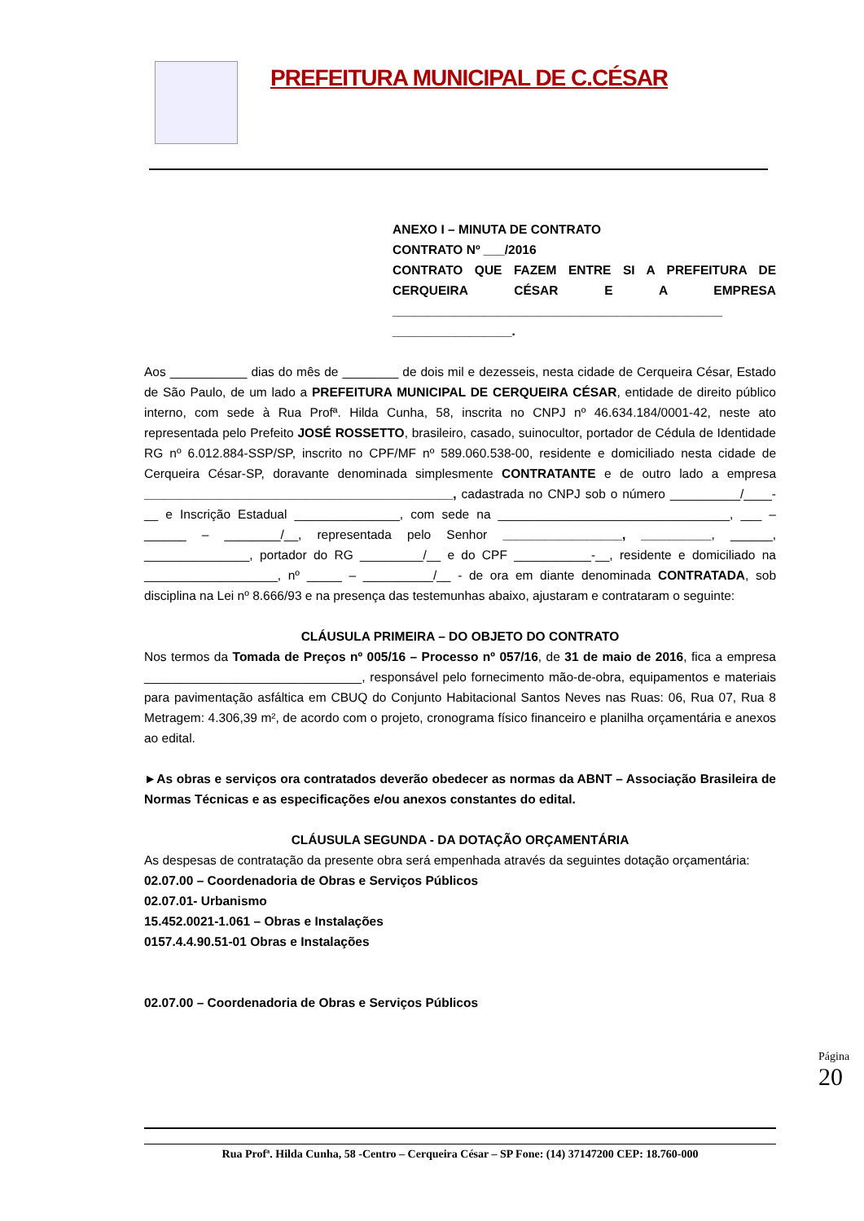PREFEITURA MUNICIPAL DE C.CÉSAR
ANEXO I – MINUTA DE CONTRATO
CONTRATO Nº ___/2016
CONTRATO QUE FAZEM ENTRE SI A PREFEITURA DE CERQUEIRA CÉSAR E A EMPRESA _______________________________________________ _________________.
Aos ___________ dias do mês de ________ de dois mil e dezesseis, nesta cidade de Cerqueira César, Estado de São Paulo, de um lado a PREFEITURA MUNICIPAL DE CERQUEIRA CÉSAR, entidade de direito público interno, com sede à Rua Profª. Hilda Cunha, 58, inscrita no CNPJ nº 46.634.184/0001-42, neste ato representada pelo Prefeito JOSÉ ROSSETTO, brasileiro, casado, suinocultor, portador de Cédula de Identidade RG nº 6.012.884-SSP/SP, inscrito no CPF/MF nº 589.060.538-00, residente e domiciliado nesta cidade de Cerqueira César-SP, doravante denominada simplesmente CONTRATANTE e de outro lado a empresa ____________________________________________, cadastrada no CNPJ sob o número __________/____-__ e Inscrição Estadual _______________, com sede na _________________________________, ___ – ______ – ________/__, representada pelo Senhor _________________, __________, ______, _______________, portador do RG _________/__ e do CPF ___________-__, residente e domiciliado na ___________________, nº _____ – __________/__ - de ora em diante denominada CONTRATADA, sob disciplina na Lei nº 8.666/93 e na presença das testemunhas abaixo, ajustaram e contrataram o seguinte:
CLÁUSULA PRIMEIRA – DO OBJETO DO CONTRATO
Nos termos da Tomada de Preços nº 005/16 – Processo nº 057/16, de 31 de maio de 2016, fica a empresa _______________________________, responsável pelo fornecimento mão-de-obra, equipamentos e materiais para pavimentação asfáltica em CBUQ do Conjunto Habitacional Santos Neves nas Ruas: 06, Rua 07, Rua 8 Metragem: 4.306,39 m², de acordo com o projeto, cronograma físico financeiro e planilha orçamentária e anexos ao edital.
►As obras e serviços ora contratados deverão obedecer as normas da ABNT – Associação Brasileira de Normas Técnicas e as especificações e/ou anexos constantes do edital.
CLÁUSULA SEGUNDA - DA DOTAÇÃO ORÇAMENTÁRIA
As despesas de contratação da presente obra será empenhada através da seguintes dotação orçamentária:
02.07.00 – Coordenadoria de Obras e Serviços Públicos
02.07.01- Urbanismo
15.452.0021-1.061 – Obras e Instalações
0157.4.4.90.51-01 Obras e Instalações
02.07.00 – Coordenadoria de Obras e Serviços Públicos
Página 20
Rua Profª. Hilda Cunha, 58 -Centro – Cerqueira César – SP Fone: (14) 37147200 CEP: 18.760-000